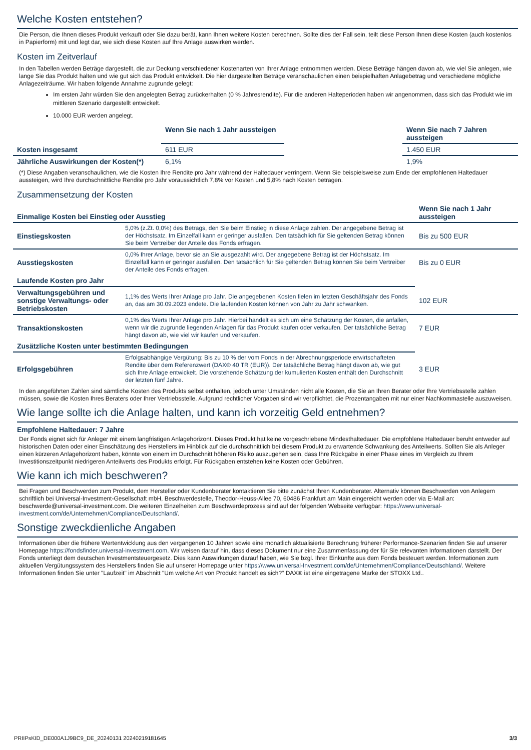Welche Kosten entstehen?
Die Person, die Ihnen dieses Produkt verkauft oder Sie dazu berät, kann Ihnen weitere Kosten berechnen. Sollte dies der Fall sein, teilt diese Person Ihnen diese Kosten (auch kostenlos in Papierform) mit und legt dar, wie sich diese Kosten auf Ihre Anlage auswirken werden.
Kosten im Zeitverlauf
In den Tabellen werden Beträge dargestellt, die zur Deckung verschiedener Kostenarten von Ihrer Anlage entnommen werden. Diese Beträge hängen davon ab, wie viel Sie anlegen, wie lange Sie das Produkt halten und wie gut sich das Produkt entwickelt. Die hier dargestellten Beträge veranschaulichen einen beispielhaften Anlagebetrag und verschiedene mögliche Anlagezeiträume. Wir haben folgende Annahme zugrunde gelegt:
Im ersten Jahr würden Sie den angelegten Betrag zurückerhalten (0 % Jahresrendite). Für die anderen Halteperioden haben wir angenommen, dass sich das Produkt wie im mittleren Szenario dargestellt entwickelt.
10.000 EUR werden angelegt.
| | Wenn Sie nach 1 Jahr aussteigen | | Wenn Sie nach 7 Jahren aussteigen |
| --- | --- | --- | --- |
| Kosten insgesamt | 611 EUR | | 1.450 EUR |
| Jährliche Auswirkungen der Kosten(*) | 6,1% | | 1,9% |
(*) Diese Angaben veranschaulichen, wie die Kosten Ihre Rendite pro Jahr während der Haltedauer verringern. Wenn Sie beispielsweise zum Ende der empfohlenen Haltedauer aussteigen, wird Ihre durchschnittliche Rendite pro Jahr voraussichtlich 7,8% vor Kosten und 5,8% nach Kosten betragen.
Zusammensetzung der Kosten
| Einmalige Kosten bei Einstieg oder Ausstieg | | Wenn Sie nach 1 Jahr aussteigen |
| --- | --- | --- |
| Einstiegskosten | 5,0% (z.Zt. 0,0%) des Betrags, den Sie beim Einstieg in diese Anlage zahlen. Der angegebene Betrag ist der Höchstsatz. Im Einzelfall kann er geringer ausfallen. Den tatsächlich für Sie geltenden Betrag können Sie beim Vertreiber der Anteile des Fonds erfragen. | Bis zu 500 EUR |
| Ausstiegskosten | 0,0% Ihrer Anlage, bevor sie an Sie ausgezahlt wird. Der angegebene Betrag ist der Höchstsatz. Im Einzelfall kann er geringer ausfallen. Den tatsächlich für Sie geltenden Betrag können Sie beim Vertreiber der Anteile des Fonds erfragen. | Bis zu 0 EUR |
| Laufende Kosten pro Jahr | | |
| Verwaltungsgebühren und sonstige Verwaltungs- oder Betriebskosten | 1,1% des Werts Ihrer Anlage pro Jahr. Die angegebenen Kosten fielen im letzten Geschäftsjahr des Fonds an, das am 30.09.2023 endete. Die laufenden Kosten können von Jahr zu Jahr schwanken. | 102 EUR |
| Transaktionskosten | 0,1% des Werts Ihrer Anlage pro Jahr. Hierbei handelt es sich um eine Schätzung der Kosten, die anfallen, wenn wir die zugrunde liegenden Anlagen für das Produkt kaufen oder verkaufen. Der tatsächliche Betrag hängt davon ab, wie viel wir kaufen und verkaufen. | 7 EUR |
| Zusätzliche Kosten unter bestimmten Bedingungen | | |
| Erfolgsgebühren | Erfolgsabhängige Vergütung: Bis zu 10 % der vom Fonds in der Abrechnungsperiode erwirtschafteten Rendite über dem Referenzwert (DAX® 40 TR (EUR)). Der tatsächliche Betrag hängt davon ab, wie gut sich Ihre Anlage entwickelt. Die vorstehende Schätzung der kumulierten Kosten enthält den Durchschnitt der letzten fünf Jahre. | 3 EUR |
In den angeführten Zahlen sind sämtliche Kosten des Produkts selbst enthalten, jedoch unter Umständen nicht alle Kosten, die Sie an Ihren Berater oder Ihre Vertriebsstelle zahlen müssen, sowie die Kosten Ihres Beraters oder Ihrer Vertriebsstelle. Aufgrund rechtlicher Vorgaben sind wir verpflichtet, die Prozentangaben mit nur einer Nachkommastelle auszuweisen.
Wie lange sollte ich die Anlage halten, und kann ich vorzeitig Geld entnehmen?
Empfohlene Haltedauer: 7 Jahre
Der Fonds eignet sich für Anleger mit einem langfristigen Anlagehorizont. Dieses Produkt hat keine vorgeschriebene Mindesthaltedauer. Die empfohlene Haltedauer beruht entweder auf historischen Daten oder einer Einschätzung des Herstellers im Hinblick auf die durchschnittlich bei diesem Produkt zu erwartende Schwankung des Anteilwerts. Sollten Sie als Anleger einen kürzeren Anlagehorizont haben, könnte von einem im Durchschnitt höheren Risiko auszugehen sein, dass Ihre Rückgabe in einer Phase eines im Vergleich zu Ihrem Investitionszeitpunkt niedrigeren Anteilwerts des Produkts erfolgt. Für Rückgaben entstehen keine Kosten oder Gebühren.
Wie kann ich mich beschweren?
Bei Fragen und Beschwerden zum Produkt, dem Hersteller oder Kundenberater kontaktieren Sie bitte zunächst Ihren Kundenberater. Alternativ können Beschwerden von Anlegern schriftlich bei Universal-Investment-Gesellschaft mbH, Beschwerdestelle, Theodor-Heuss-Allee 70, 60486 Frankfurt am Main eingereicht werden oder via E-Mail an: beschwerde@universal-investment.com. Die weiteren Einzelheiten zum Beschwerdeprozess sind auf der folgenden Webseite verfügbar: https://www.universal-investment.com/de/Unternehmen/Compliance/Deutschland/.
Sonstige zweckdienliche Angaben
Informationen über die frühere Wertentwicklung aus den vergangenen 10 Jahren sowie eine monatlich aktualisierte Berechnung früherer Performance-Szenarien finden Sie auf unserer Homepage https://fondsfinder.universal-investment.com. Wir weisen darauf hin, dass dieses Dokument nur eine Zusammenfassung der für Sie relevanten Informationen darstellt. Der Fonds unterliegt dem deutschen Investmentsteuergesetz. Dies kann Auswirkungen darauf haben, wie Sie bzgl. Ihrer Einkünfte aus dem Fonds besteuert werden. Informationen zum aktuellen Vergütungssystem des Herstellers finden Sie auf unserer Homepage unter https://www.universal-Investment.com/de/Unternehmen/Compliance/Deutschland/. Weitere Informationen finden Sie unter "Laufzeit" im Abschnitt "Um welche Art von Produkt handelt es sich?" DAX® ist eine eingetragene Marke der STOXX Ltd..
PRIIPsKID_DE000A1J9BC9_DE_20240131 20240219181645 3/3